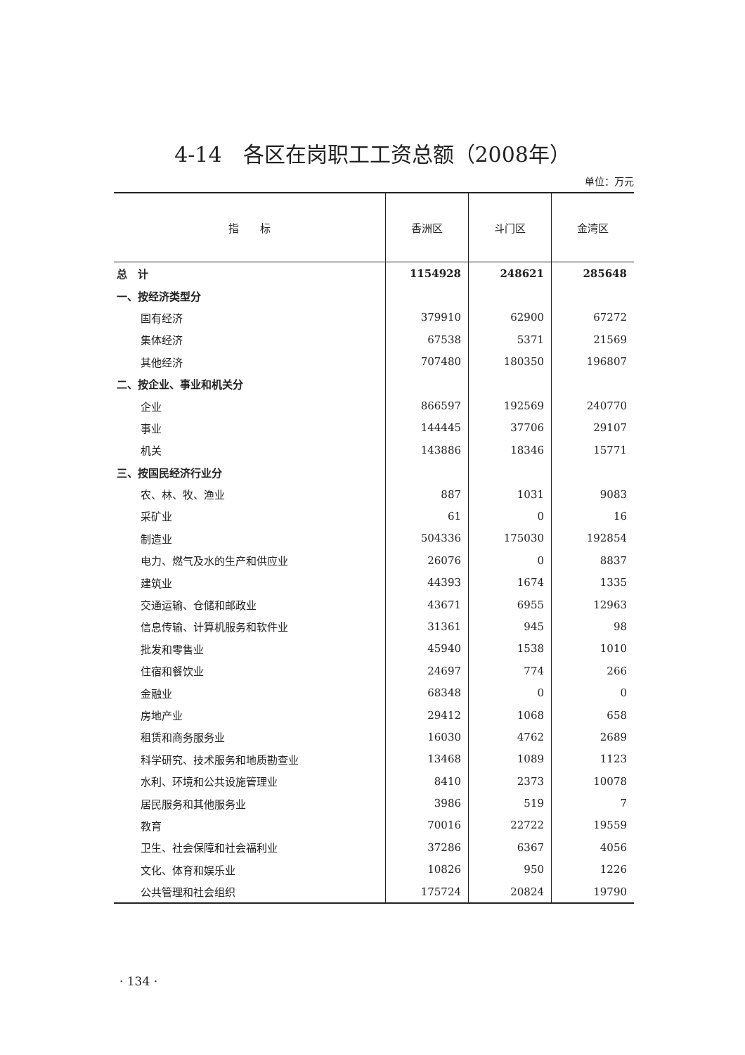4-14　各区在岗职工工资总额（2008年）
单位：万元
| 指 标 | 香洲区 | 斗门区 | 金湾区 |
| --- | --- | --- | --- |
| 总 计 | 1154928 | 248621 | 285648 |
| 一、按经济类型分 | | | |
| 国有经济 | 379910 | 62900 | 67272 |
| 集体经济 | 67538 | 5371 | 21569 |
| 其他经济 | 707480 | 180350 | 196807 |
| 二、按企业、事业和机关分 | | | |
| 企业 | 866597 | 192569 | 240770 |
| 事业 | 144445 | 37706 | 29107 |
| 机关 | 143886 | 18346 | 15771 |
| 三、按国民经济行业分 | | | |
| 农、林、牧、渔业 | 887 | 1031 | 9083 |
| 采矿业 | 61 | 0 | 16 |
| 制造业 | 504336 | 175030 | 192854 |
| 电力、燃气及水的生产和供应业 | 26076 | 0 | 8837 |
| 建筑业 | 44393 | 1674 | 1335 |
| 交通运输、仓储和邮政业 | 43671 | 6955 | 12963 |
| 信息传输、计算机服务和软件业 | 31361 | 945 | 98 |
| 批发和零售业 | 45940 | 1538 | 1010 |
| 住宿和餐饮业 | 24697 | 774 | 266 |
| 金融业 | 68348 | 0 | 0 |
| 房地产业 | 29412 | 1068 | 658 |
| 租赁和商务服务业 | 16030 | 4762 | 2689 |
| 科学研究、技术服务和地质勘查业 | 13468 | 1089 | 1123 |
| 水利、环境和公共设施管理业 | 8410 | 2373 | 10078 |
| 居民服务和其他服务业 | 3986 | 519 | 7 |
| 教育 | 70016 | 22722 | 19559 |
| 卫生、社会保障和社会福利业 | 37286 | 6367 | 4056 |
| 文化、体育和娱乐业 | 10826 | 950 | 1226 |
| 公共管理和社会组织 | 175724 | 20824 | 19790 |
· 134 ·